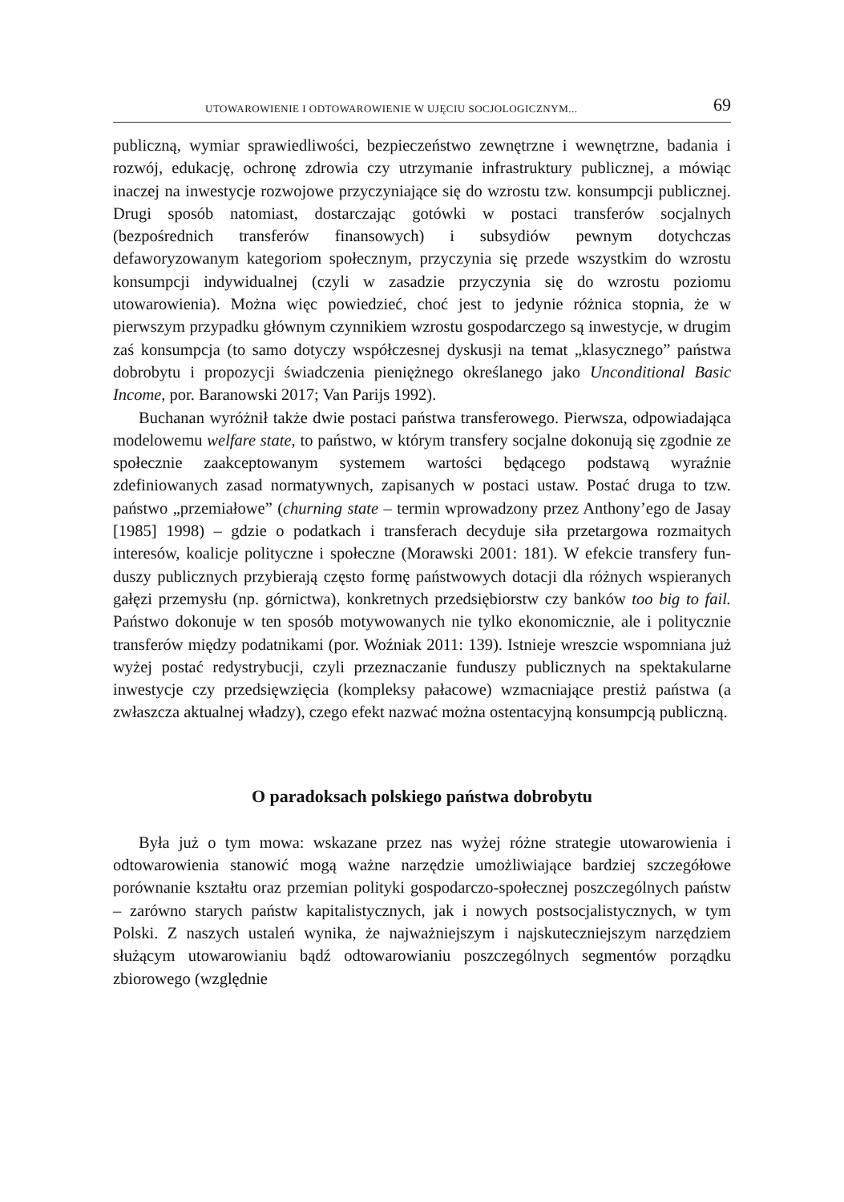UTOWAROWIENIE I ODTOWAROWIENIE W UJĘCIU SOCJOLOGICZNYM... 69
publiczną, wymiar sprawiedliwości, bezpieczeństwo zewnętrzne i wewnętrz­ne, badania i rozwój, edukację, ochronę zdrowia czy utrzymanie infrastruktury publicznej, a mówiąc inaczej na inwestycje rozwojowe przyczyniające się do wzrostu tzw. konsumpcji publicznej. Drugi sposób natomiast, dostarczając go­tówki w postaci transferów socjalnych (bezpośrednich transferów finansowych) i subsydiów pewnym dotychczas defaworyzowanym kategoriom społecznym, przyczynia się przede wszystkim do wzrostu konsumpcji indywidualnej (czyli w zasadzie przyczynia się do wzrostu poziomu utowarowienia). Można więc powiedzieć, choć jest to jedynie różnica stopnia, że w pierwszym przypadku głównym czynnikiem wzrostu gospodarczego są inwestycje, w drugim zaś kon­sumpcja (to samo dotyczy współczesnej dyskusji na temat „klasycznego” pań­stwa dobrobytu i propozycji świadczenia pieniężnego określanego jako Uncon­ditional Basic Income, por. Baranowski 2017; Van Parijs 1992).
Buchanan wyróżnił także dwie postaci państwa transferowego. Pierwsza, odpowiadająca modelowemu welfare state, to państwo, w którym transfery so­cjalne dokonują się zgodnie ze społecznie zaakceptowanym systemem warto­ści będącego podstawą wyraźnie zdefiniowanych zasad normatywnych, zapisa­nych w postaci ustaw. Postać druga to tzw. państwo „przemiałowe” (churning state – termin wprowadzony przez Anthony’ego de Jasay [1985] 1998) – gdzie o podatkach i transferach decyduje siła przetargowa rozmaitych interesów, ko­alicje polityczne i społeczne (Morawski 2001: 181). W efekcie transfery fun­duszy publicznych przybierają często formę państwowych dotacji dla różnych wspieranych gałęzi przemysłu (np. górnictwa), konkretnych przedsiębiorstw czy banków too big to fail. Państwo dokonuje w ten sposób motywowanych nie tylko ekonomicznie, ale i politycznie transferów między podatnikami (por. Woźniak 2011: 139). Istnieje wreszcie wspomniana już wyżej postać redystry­bucji, czyli przeznaczanie funduszy publicznych na spektakularne inwesty­cje czy przedsięwzięcia (kompleksy pałacowe) wzmacniające prestiż państwa (a zwłaszcza aktualnej władzy), czego efekt nazwać można ostentacyjną kon­sumpcją publiczną.
O paradoksach polskiego państwa dobrobytu
Była już o tym mowa: wskazane przez nas wyżej różne strategie utowaro­wienia i odtowarowienia stanowić mogą ważne narzędzie umożliwiające bar­dziej szczegółowe porównanie kształtu oraz przemian polityki gospodarczo-spo­łecznej poszczególnych państw – zarówno starych państw kapitalistycznych, jak i nowych postsocjalistycznych, w tym Polski. Z naszych ustaleń wynika, że naj­ważniejszym i najskuteczniejszym narzędziem służącym utowarowianiu bądź odtowarowianiu poszczególnych segmentów porządku zbiorowego (względnie